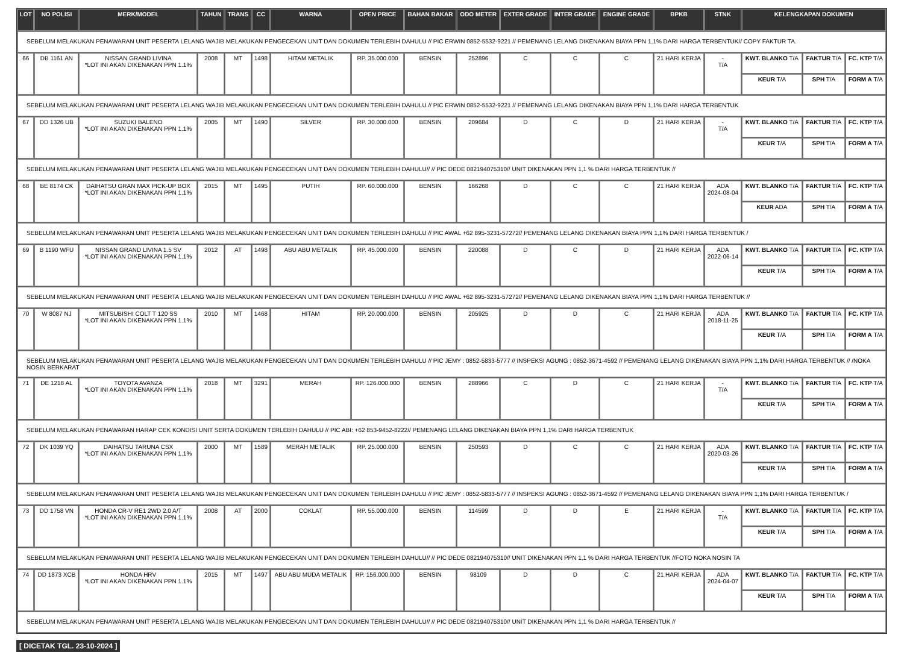| LOT | NO POLISI | MERK/MODEL | TAHUN | TRANS | CC | WARNA | OPEN PRICE | BAHAN BAKAR | ODO METER | EXTER GRADE | INTER GRADE | ENGINE GRADE | BPKB | STNK | KELENGKAPAN DOKUMEN | | |
| --- | --- | --- | --- | --- | --- | --- | --- | --- | --- | --- | --- | --- | --- | --- | --- | --- | --- |
| SEBELUM MELAKUKAN PENAWARAN UNIT PESERTA LELANG WAJIB MELAKUKAN PENGECEKAN UNIT DAN DOKUMEN TERLEBIH DAHULU // PIC ERWIN 0852-5532-9221 // PEMENANG LELANG DIKENAKAN BIAYA PPN 1,1% DARI HARGA TERBENTUK// COPY FAKTUR TA. | | | | | | | | | | | | | | | | | |
| 66 | DB 1161 AN | NISSAN GRAND LIVINA *LOT INI AKAN DIKENAKAN PPN 1.1% | 2008 | MT | 1498 | HITAM METALIK | RP. 35.000.000 | BENSIN | 252896 | C | C | C | 21 HARI KERJA | - T/A | KWT. BLANKO T/A | FAKTUR T/A | FC. KTP T/A |
| | | | | | | | | | | | | | | | KEUR T/A | SPH T/A | FORM A T/A |
| SEBELUM MELAKUKAN PENAWARAN UNIT PESERTA LELANG WAJIB MELAKUKAN PENGECEKAN UNIT DAN DOKUMEN TERLEBIH DAHULU // PIC ERWIN 0852-5532-9221 // PEMENANG LELANG DIKENAKAN BIAYA PPN 1,1% DARI HARGA TERBENTUK | | | | | | | | | | | | | | | | | |
| 67 | DD 1326 UB | SUZUKI BALENO *LOT INI AKAN DIKENAKAN PPN 1.1% | 2005 | MT | 1490 | SILVER | RP. 30.000.000 | BENSIN | 209684 | D | C | D | 21 HARI KERJA | - T/A | KWT. BLANKO T/A | FAKTUR T/A | FC. KTP T/A |
| | | | | | | | | | | | | | | | KEUR T/A | SPH T/A | FORM A T/A |
| SEBELUM MELAKUKAN PENAWARAN UNIT PESERTA LELANG WAJIB MELAKUKAN PENGECEKAN UNIT DAN DOKUMEN TERLEBIH DAHULU// // PIC DEDE 082194075310// UNIT DIKENAKAN PPN 1,1 % DARI HARGA TERBENTUK // | | | | | | | | | | | | | | | | | |
| 68 | BE 8174 CK | DAIHATSU GRAN MAX PICK-UP BOX *LOT INI AKAN DIKENAKAN PPN 1.1% | 2015 | MT | 1495 | PUTIH | RP. 60.000.000 | BENSIN | 166268 | D | C | C | 21 HARI KERJA | ADA 2024-08-04 | KWT. BLANKO T/A | FAKTUR T/A | FC. KTP T/A |
| | | | | | | | | | | | | | | | KEUR ADA | SPH T/A | FORM A T/A |
| SEBELUM MELAKUKAN PENAWARAN UNIT PESERTA LELANG WAJIB MELAKUKAN PENGECEKAN UNIT DAN DOKUMEN TERLEBIH DAHULU // PIC AWAL +62 895-3231-57272// PEMENANG LELANG DIKENAKAN BIAYA PPN 1,1% DARI HARGA TERBENTUK / | | | | | | | | | | | | | | | | | |
| 69 | B 1190 WFU | NISSAN GRAND LIVINA 1.5 SV *LOT INI AKAN DIKENAKAN PPN 1.1% | 2012 | AT | 1498 | ABU ABU METALIK | RP. 45.000.000 | BENSIN | 220088 | D | C | D | 21 HARI KERJA | ADA 2022-06-14 | KWT. BLANKO T/A | FAKTUR T/A | FC. KTP T/A |
| | | | | | | | | | | | | | | | KEUR T/A | SPH T/A | FORM A T/A |
| SEBELUM MELAKUKAN PENAWARAN UNIT PESERTA LELANG WAJIB MELAKUKAN PENGECEKAN UNIT DAN DOKUMEN TERLEBIH DAHULU // PIC AWAL +62 895-3231-57272// PEMENANG LELANG DIKENAKAN BIAYA PPN 1,1% DARI HARGA TERBENTUK // | | | | | | | | | | | | | | | | | |
| 70 | W 8087 NJ | MITSUBISHI COLT T 120 SS *LOT INI AKAN DIKENAKAN PPN 1.1% | 2010 | MT | 1468 | HITAM | RP. 20.000.000 | BENSIN | 205925 | D | D | C | 21 HARI KERJA | ADA 2018-11-25 | KWT. BLANKO T/A | FAKTUR T/A | FC. KTP T/A |
| | | | | | | | | | | | | | | | KEUR T/A | SPH T/A | FORM A T/A |
| SEBELUM MELAKUKAN PENAWARAN UNIT PESERTA LELANG WAJIB MELAKUKAN PENGECEKAN UNIT DAN DOKUMEN TERLEBIH DAHULU // PIC JEMY : 0852-5833-5777 // INSPEKSI AGUNG : 0852-3671-4592 // PEMENANG LELANG DIKENAKAN BIAYA PPN 1,1% DARI HARGA TERBENTUK // /NOKA NOSIN BERKARAT | | | | | | | | | | | | | | | | | |
| 71 | DE 1218 AL | TOYOTA AVANZA *LOT INI AKAN DIKENAKAN PPN 1.1% | 2018 | MT | 3291 | MERAH | RP. 126.000.000 | BENSIN | 288966 | C | D | C | 21 HARI KERJA | - T/A | KWT. BLANKO T/A | FAKTUR T/A | FC. KTP T/A |
| | | | | | | | | | | | | | | | KEUR T/A | SPH T/A | FORM A T/A |
| SEBELUM MELAKUKAN PENAWARAN HARAP CEK KONDISI UNIT SERTA DOKUMEN TERLEBIH DAHULU // PIC ABI: +62 853-9452-8222// PEMENANG LELANG DIKENAKAN BIAYA PPN 1,1% DARI HARGA TERBENTUK | | | | | | | | | | | | | | | | | |
| 72 | DK 1039 YQ | DAIHATSU TARUNA CSX *LOT INI AKAN DIKENAKAN PPN 1.1% | 2000 | MT | 1589 | MERAH METALIK | RP. 25.000.000 | BENSIN | 250593 | D | C | C | 21 HARI KERJA | ADA 2020-03-26 | KWT. BLANKO T/A | FAKTUR T/A | FC. KTP T/A |
| | | | | | | | | | | | | | | | KEUR T/A | SPH T/A | FORM A T/A |
| SEBELUM MELAKUKAN PENAWARAN UNIT PESERTA LELANG WAJIB MELAKUKAN PENGECEKAN UNIT DAN DOKUMEN TERLEBIH DAHULU // PIC JEMY : 0852-5833-5777 // INSPEKSI AGUNG : 0852-3671-4592 // PEMENANG LELANG DIKENAKAN BIAYA PPN 1,1% DARI HARGA TERBENTUK / | | | | | | | | | | | | | | | | | |
| 73 | DD 1758 VN | HONDA CR-V RE1 2WD 2.0 A/T *LOT INI AKAN DIKENAKAN PPN 1.1% | 2008 | AT | 2000 | COKLAT | RP. 55.000.000 | BENSIN | 114599 | D | D | E | 21 HARI KERJA | - T/A | KWT. BLANKO T/A | FAKTUR T/A | FC. KTP T/A |
| | | | | | | | | | | | | | | | KEUR T/A | SPH T/A | FORM A T/A |
| SEBELUM MELAKUKAN PENAWARAN UNIT PESERTA LELANG WAJIB MELAKUKAN PENGECEKAN UNIT DAN DOKUMEN TERLEBIH DAHULU// // PIC DEDE 082194075310// UNIT DIKENAKAN PPN 1,1 % DARI HARGA TERBENTUK //FOTO NOKA NOSIN TA | | | | | | | | | | | | | | | | | |
| 74 | DD 1873 XCB | HONDA HRV *LOT INI AKAN DIKENAKAN PPN 1.1% | 2015 | MT | 1497 | ABU ABU MUDA METALIK | RP. 156.000.000 | BENSIN | 98109 | D | D | C | 21 HARI KERJA | ADA 2024-04-07 | KWT. BLANKO T/A | FAKTUR T/A | FC. KTP T/A |
| | | | | | | | | | | | | | | | KEUR T/A | SPH T/A | FORM A T/A |
| SEBELUM MELAKUKAN PENAWARAN UNIT PESERTA LELANG WAJIB MELAKUKAN PENGECEKAN UNIT DAN DOKUMEN TERLEBIH DAHULU// // PIC DEDE 082194075310// UNIT DIKENAKAN PPN 1,1 % DARI HARGA TERBENTUK // | | | | | | | | | | | | | | | | | |
[ DICETAK TGL. 23-10-2024 ]